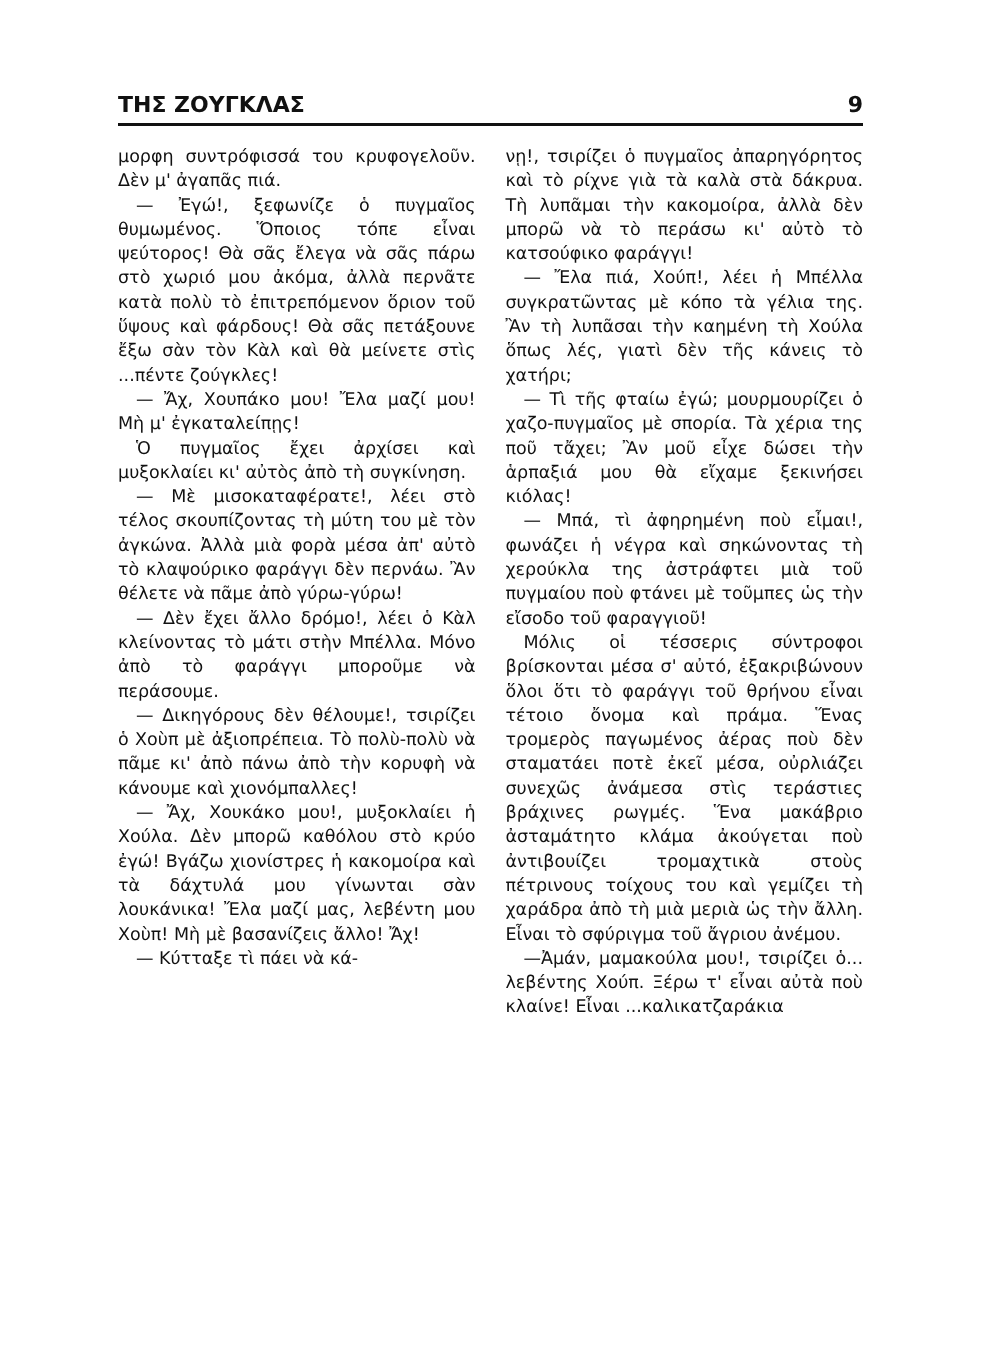ΤΗΣ ΖΟΥΓΚΛΑΣ 9
μορφη συντρόφισσά του κρυφογελοῦν. Δὲν μ' ἀγαπᾶς πιά.
— Ἐγώ!, ξεφωνίζε ὁ πυγμαῖος θυμωμένος. Ὅποιος τόπε εἶναι ψεύτορος! Θὰ σᾶς ἔλεγα νὰ σᾶς πάρω στὸ χωριό μου ἀκόμα, ἀλλὰ περνᾶτε κατὰ πολὺ τὸ ἐπιτρεπόμενον ὅριον τοῦ ὕψους καὶ φάρδους! Θὰ σᾶς πετάξουνε ἔξω σὰν τὸν Κὰλ καὶ θὰ μείνετε στὶς ...πέντε ζούγκλες!
— Ἄχ, Χουπάκο μου! Ἔλα μαζί μου! Μὴ μ' ἐγκαταλείπῃς!
Ὁ πυγμαῖος ἔχει ἀρχίσει καὶ μυξοκλαίει κι' αὐτὸς ἀπὸ τὴ συγκίνηση.
— Μὲ μισοκαταφέρατε!, λέει στὸ τέλος σκουπίζοντας τὴ μύτη του μὲ τὸν ἀγκώνα. Ἀλλὰ μιὰ φορὰ μέσα ἀπ' αὐτὸ τὸ κλαψούρικο φαράγγι δὲν περνάω. Ἂν θέλετε νὰ πᾶμε ἀπὸ γύρω-γύρω!
— Δὲν ἔχει ἄλλο δρόμο!, λέει ὁ Κὰλ κλείνοντας τὸ μάτι στὴν Μπέλλα. Μόνο ἀπὸ τὸ φαράγγι μποροῦμε νὰ περάσουμε.
— Δικηγόρους δὲν θέλουμε!, τσιρίζει ὁ Χοὺπ μὲ ἀξιοπρέπεια. Τὸ πολὺ-πολὺ νὰ πᾶμε κι' ἀπὸ πάνω ἀπὸ τὴν κορυφὴ νὰ κάνουμε καὶ χιονόμπαλλες!
— Ἄχ, Χουκάκο μου!, μυξοκλαίει ἡ Χούλα. Δὲν μπορῶ καθόλου στὸ κρύο ἐγώ! Βγάζω χιονίστρες ἡ κακομοίρα καὶ τὰ δάχτυλά μου γίνωνται σὰν λουκάνικα! Ἔλα μαζί μας, λεβέντη μου Χοὺπ! Μὴ μὲ βασανίζεις ἄλλο! Ἄχ!
— Κύτταξε τὶ πάει νὰ κά-
νῃ!, τσιρίζει ὁ πυγμαῖος ἀπαρηγόρητος καὶ τὸ ρίχνε γιὰ τὰ καλὰ στὰ δάκρυα. Τὴ λυπᾶμαι τὴν κακομοίρα, ἀλλὰ δὲν μπορῶ νὰ τὸ περάσω κι' αὐτὸ τὸ κατσούφικο φαράγγι!
— Ἔλα πιά, Χούπ!, λέει ἡ Μπέλλα συγκρατῶντας μὲ κόπο τὰ γέλια της. Ἂν τὴ λυπᾶσαι τὴν καημένη τὴ Χούλα ὅπως λές, γιατὶ δὲν τῆς κάνεις τὸ χατήρι;
— Τὶ τῆς φταίω ἐγώ; μουρμουρίζει ὁ χαζο-πυγμαῖος μὲ σπορία. Τὰ χέρια της ποῦ τἄχει; Ἂν μοῦ εἶχε δώσει τὴν ἁρπαξιά μου θὰ εἴχαμε ξεκινήσει κιόλας!
— Μπά, τὶ ἀφηρημένη ποὺ εἶμαι!, φωνάζει ἡ νέγρα καὶ σηκώνοντας τὴ χερούκλα της ἀστράφτει μιὰ τοῦ πυγμαίου ποὺ φτάνει μὲ τοῦμπες ὡς τὴν εἴσοδο τοῦ φαραγγιοῦ!
Μόλις οἱ τέσσερις σύντροφοι βρίσκονται μέσα σ' αὐτό, ἐξακριβώνουν ὅλοι ὅτι τὸ φαράγγι τοῦ θρήνου εἶναι τέτοιο ὄνομα καὶ πράμα. Ἕνας τρομερὸς παγωμένος ἀέρας ποὺ δὲν σταματάει ποτὲ ἐκεῖ μέσα, οὐρλιάζει συνεχῶς ἀνάμεσα στὶς τεράστιες βράχινες ρωγμές. Ἕνα μακάβριο ἀσταμάτητο κλάμα ἀκούγεται ποὺ ἀντιβουίζει τρομαχτικὰ στοὺς πέτρινους τοίχους του καὶ γεμίζει τὴ χαράδρα ἀπὸ τὴ μιὰ μεριὰ ὡς τὴν ἄλλη. Εἶναι τὸ σφύριγμα τοῦ ἄγριου ἀνέμου.
—Ἀμάν, μαμακούλα μου!, τσιρίζει ὁ... λεβέντης Χούπ. Ξέρω τ' εἶναι αὐτὰ ποὺ κλαίνε! Εἶναι ...καλικατζαράκια